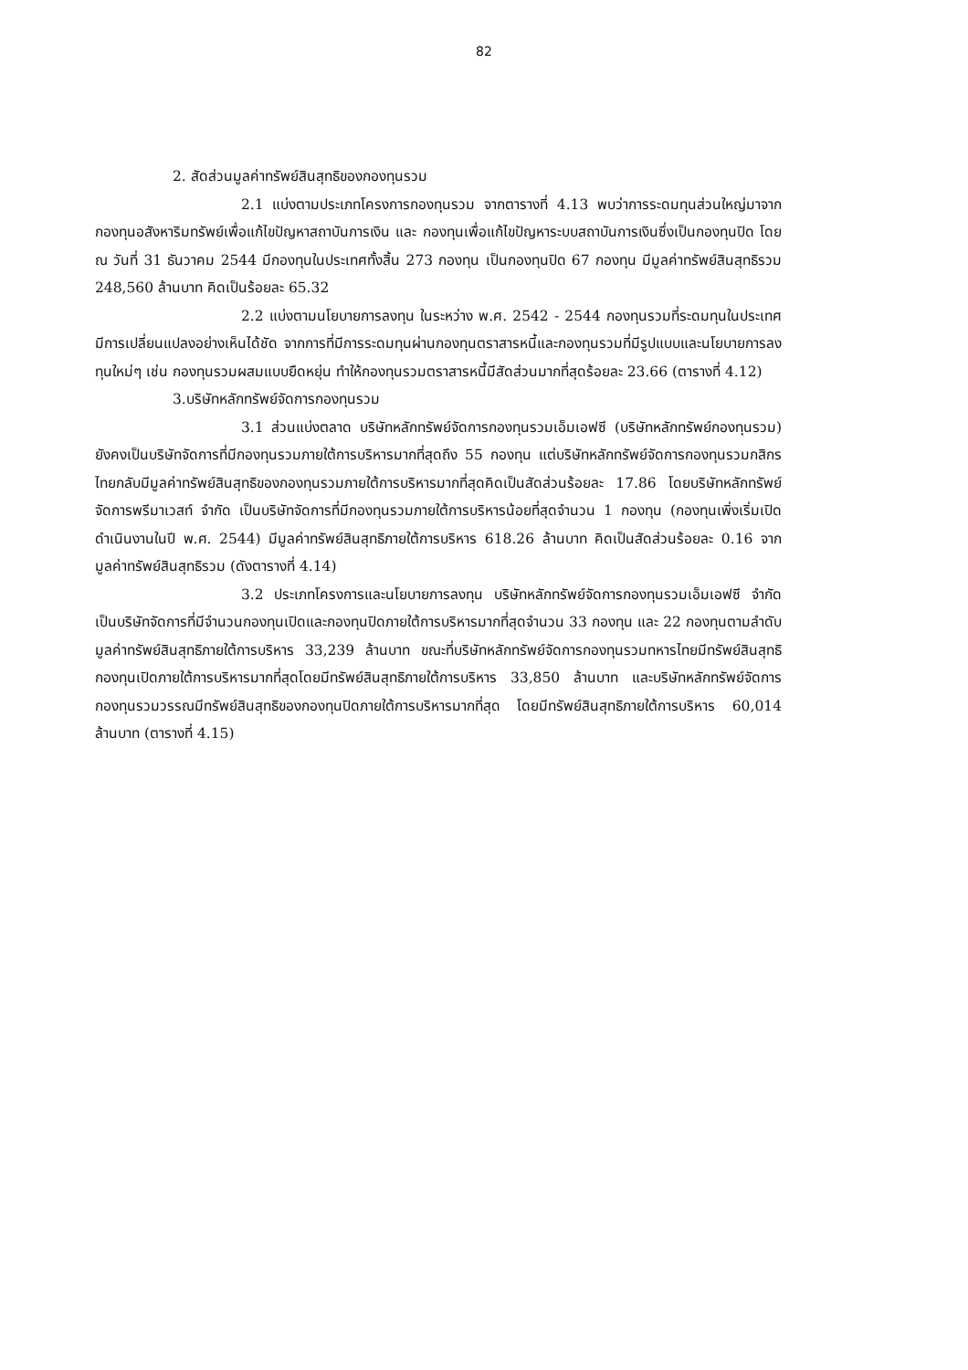82
2. สัดส่วนมูลค่าทรัพย์สินสุทธิของกองทุนรวม
2.1 แบ่งตามประเภทโครงการกองทุนรวม จากตารางที่ 4.13 พบว่าการระดมทุนส่วนใหญ่มาจากกองทุนอสังหาริมทรัพย์เพื่อแก้ไขปัญหาสถาบันการเงิน และ กองทุนเพื่อแก้ไขปัญหาระบบสถาบันการเงินซึ่งเป็นกองทุนปิด โดย ณ วันที่ 31 ธันวาคม 2544 มีกองทุนในประเทศทั้งสิ้น 273 กองทุน เป็นกองทุนปิด 67 กองทุน มีมูลค่าทรัพย์สินสุทธิรวม 248,560 ล้านบาท คิดเป็นร้อยละ 65.32
2.2 แบ่งตามนโยบายการลงทุน ในระหว่าง พ.ศ. 2542 - 2544 กองทุนรวมที่ระดมทุนในประเทศมีการเปลี่ยนแปลงอย่างเห็นได้ชัด จากการที่มีการระดมทุนผ่านกองทุนตราสารหนี้และกองทุนรวมที่มีรูปแบบและนโยบายการลงทุนใหม่ๆ เช่น กองทุนรวมผสมแบบยืดหยุ่น ทำให้กองทุนรวมตราสารหนี้มีสัดส่วนมากที่สุดร้อยละ 23.66 (ตารางที่ 4.12)
3.บริษัทหลักทรัพย์จัดการกองทุนรวม
3.1 ส่วนแบ่งตลาด บริษัทหลักทรัพย์จัดการกองทุนรวมเอ็มเอฟซี (บริษัทหลักทรัพย์กองทุนรวม) ยังคงเป็นบริษัทจัดการที่มีกองทุนรวมภายใต้การบริหารมากที่สุดถึง 55 กองทุน แต่บริษัทหลักทรัพย์จัดการกองทุนรวมกสิกรไทยกลับมีมูลค่าทรัพย์สินสุทธิของกองทุนรวมภายใต้การบริหารมากที่สุดคิดเป็นสัดส่วนร้อยละ 17.86 โดยบริษัทหลักทรัพย์จัดการพรีมาเวสท์ จำกัด เป็นบริษัทจัดการที่มีกองทุนรวมภายใต้การบริหารน้อยที่สุดจำนวน 1 กองทุน (กองทุนเพิ่งเริ่มเปิดดำเนินงานในปี พ.ศ. 2544) มีมูลค่าทรัพย์สินสุทธิภายใต้การบริหาร 618.26 ล้านบาท คิดเป็นสัดส่วนร้อยละ 0.16 จากมูลค่าทรัพย์สินสุทธิรวม (ดังตารางที่ 4.14)
3.2 ประเภทโครงการและนโยบายการลงทุน บริษัทหลักทรัพย์จัดการกองทุนรวมเอ็มเอฟซี จำกัด เป็นบริษัทจัดการที่มีจำนวนกองทุนเปิดและกองทุนปิดภายใต้การบริหารมากที่สุดจำนวน 33 กองทุน และ 22 กองทุนตามลำดับ มูลค่าทรัพย์สินสุทธิภายใต้การบริหาร 33,239 ล้านบาท ขณะที่บริษัทหลักทรัพย์จัดการกองทุนรวมทหารไทยมีทรัพย์สินสุทธิกองทุนเปิดภายใต้การบริหารมากที่สุดโดยมีทรัพย์สินสุทธิภายใต้การบริหาร 33,850 ล้านบาท และบริษัทหลักทรัพย์จัดการกองทุนรวมวรรณมีทรัพย์สินสุทธิของกองทุนปิดภายใต้การบริหารมากที่สุด โดยมีทรัพย์สินสุทธิภายใต้การบริหาร 60,014 ล้านบาท (ตารางที่ 4.15)